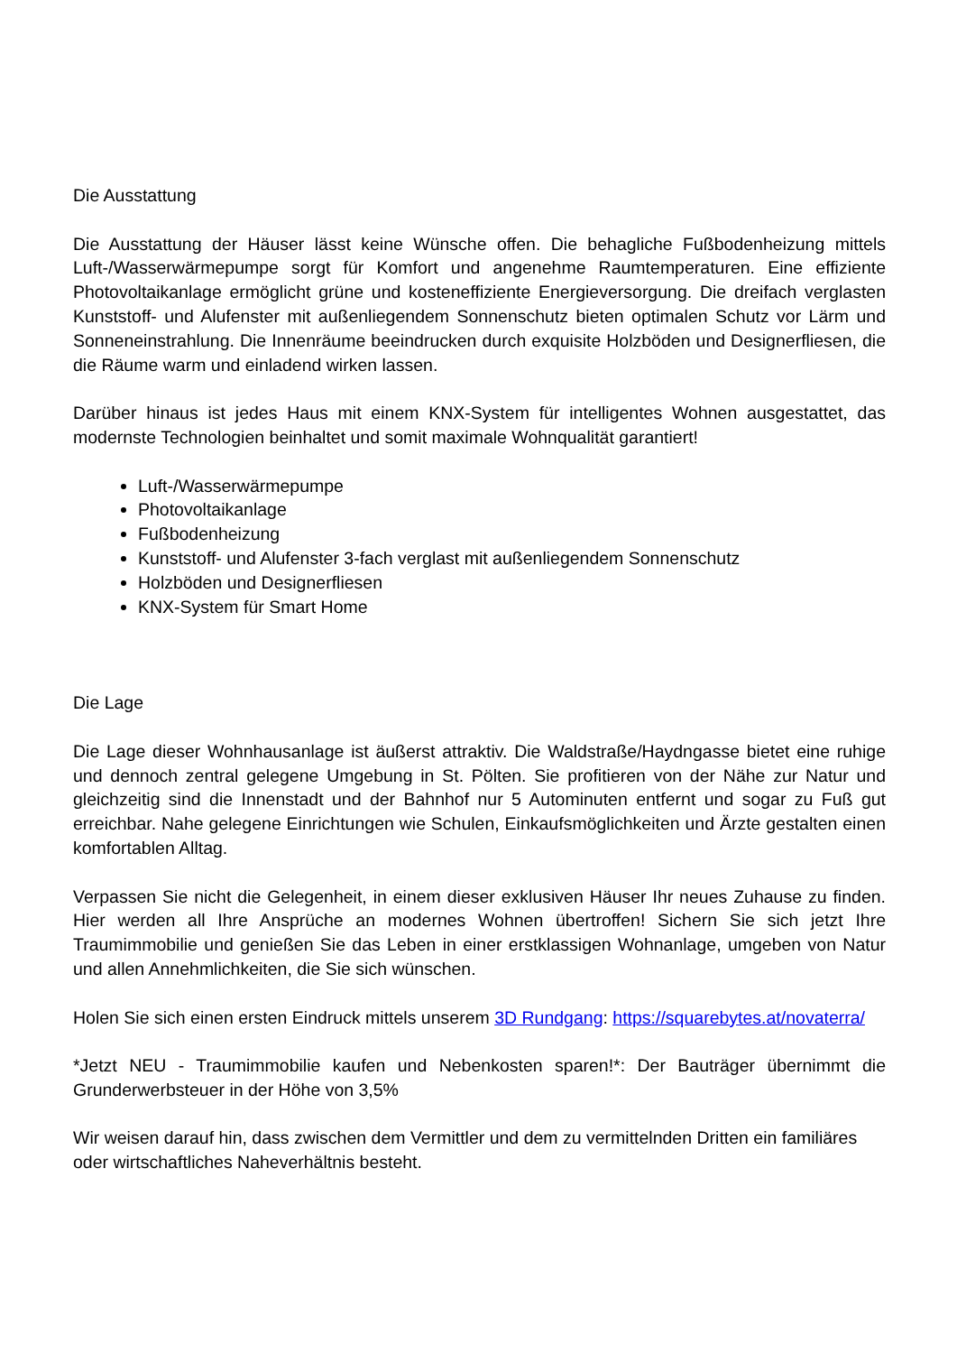Die Ausstattung
Die Ausstattung der Häuser lässt keine Wünsche offen. Die behagliche Fußbodenheizung mittels Luft-/Wasserwärmepumpe sorgt für Komfort und angenehme Raumtemperaturen. Eine effiziente Photovoltaikanlage ermöglicht grüne und kosteneffiziente Energieversorgung. Die dreifach verglasten Kunststoff- und Alufenster mit außenliegendem Sonnenschutz bieten optimalen Schutz vor Lärm und Sonneneinstrahlung. Die Innenräume beeindrucken durch exquisite Holzböden und Designerfliesen, die die Räume warm und einladend wirken lassen.
Darüber hinaus ist jedes Haus mit einem KNX-System für intelligentes Wohnen ausgestattet, das modernste Technologien beinhaltet und somit maximale Wohnqualität garantiert!
Luft-/Wasserwärmepumpe
Photovoltaikanlage
Fußbodenheizung
Kunststoff- und Alufenster 3-fach verglast mit außenliegendem Sonnenschutz
Holzböden und Designerfliesen
KNX-System für Smart Home
Die Lage
Die Lage dieser Wohnhausanlage ist äußerst attraktiv. Die Waldstraße/Haydngasse bietet eine ruhige und dennoch zentral gelegene Umgebung in St. Pölten. Sie profitieren von der Nähe zur Natur und gleichzeitig sind die Innenstadt und der Bahnhof nur 5 Autominuten entfernt und sogar zu Fuß gut erreichbar. Nahe gelegene Einrichtungen wie Schulen, Einkaufsmöglichkeiten und Ärzte gestalten einen komfortablen Alltag.
Verpassen Sie nicht die Gelegenheit, in einem dieser exklusiven Häuser Ihr neues Zuhause zu finden. Hier werden all Ihre Ansprüche an modernes Wohnen übertroffen! Sichern Sie sich jetzt Ihre Traumimmobilie und genießen Sie das Leben in einer erstklassigen Wohnanlage, umgeben von Natur und allen Annehmlichkeiten, die Sie sich wünschen.
Holen Sie sich einen ersten Eindruck mittels unserem 3D Rundgang: https://squarebytes.at/novaterra/
*Jetzt NEU - Traumimmobilie kaufen und Nebenkosten sparen!*: Der Bauträger übernimmt die Grunderwerbsteuer in der Höhe von 3,5%
Wir weisen darauf hin, dass zwischen dem Vermittler und dem zu vermittelnden Dritten ein familiäres oder wirtschaftliches Naheverhältnis besteht.